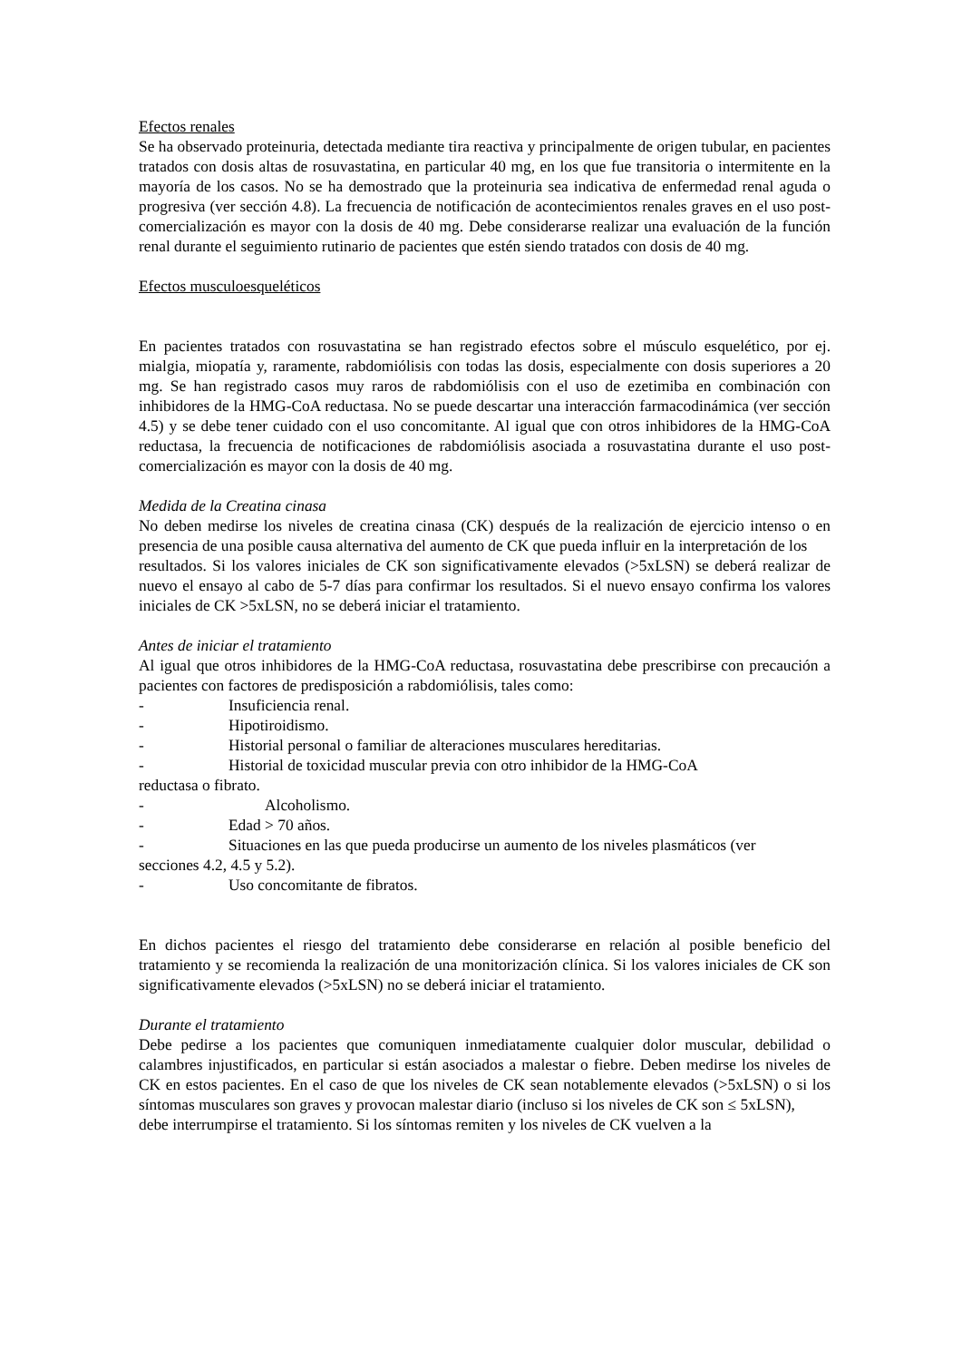Efectos renales
Se ha observado proteinuria, detectada mediante tira reactiva y principalmente de origen tubular, en pacientes tratados con dosis altas de rosuvastatina, en particular 40 mg, en los que fue transitoria o intermitente en la mayoría de los casos. No se ha demostrado que la proteinuria sea indicativa de enfermedad renal aguda o progresiva (ver sección 4.8). La frecuencia de notificación de acontecimientos renales graves en el uso post-comercialización es mayor con la dosis de 40 mg. Debe considerarse realizar una evaluación de la función renal durante el seguimiento rutinario de pacientes que estén siendo tratados con dosis de 40 mg.
Efectos musculoesqueléticos
En pacientes tratados con rosuvastatina se han registrado efectos sobre el músculo esquelético, por ej. mialgia, miopatía y, raramente, rabdomiólisis con todas las dosis, especialmente con dosis superiores a 20 mg. Se han registrado casos muy raros de rabdomiólisis con el uso de ezetimiba en combinación con inhibidores de la HMG-CoA reductasa. No se puede descartar una interacción farmacodinámica (ver sección 4.5) y se debe tener cuidado con el uso concomitante. Al igual que con otros inhibidores de la HMG-CoA reductasa, la frecuencia de notificaciones de rabdomiólisis asociada a rosuvastatina durante el uso post- comercialización es mayor con la dosis de 40 mg.
Medida de la Creatina cinasa
No deben medirse los niveles de creatina cinasa (CK) después de la realización de ejercicio intenso o en presencia de una posible causa alternativa del aumento de CK que pueda influir en la interpretación de los
resultados. Si los valores iniciales de CK son significativamente elevados (>5xLSN) se deberá realizar de nuevo el ensayo al cabo de 5-7 días para confirmar los resultados. Si el nuevo ensayo confirma los valores iniciales de CK >5xLSN, no se deberá iniciar el tratamiento.
Antes de iniciar el tratamiento
Al igual que otros inhibidores de la HMG-CoA reductasa, rosuvastatina debe prescribirse con precaución a pacientes con factores de predisposición a rabdomiólisis, tales como:
- Insuficiencia renal.
- Hipotiroidismo.
- Historial personal o familiar de alteraciones musculares hereditarias.
- Historial de toxicidad muscular previa con otro inhibidor de la HMG-CoA
reductasa o fibrato.
- Alcoholismo.
- Edad > 70 años.
- Situaciones en las que pueda producirse un aumento de los niveles plasmáticos (ver
secciones 4.2, 4.5 y 5.2).
- Uso concomitante de fibratos.
En dichos pacientes el riesgo del tratamiento debe considerarse en relación al posible beneficio del tratamiento y se recomienda la realización de una monitorización clínica. Si los valores iniciales de CK son significativamente elevados (>5xLSN) no se deberá iniciar el tratamiento.
Durante el tratamiento
Debe pedirse a los pacientes que comuniquen inmediatamente cualquier dolor muscular, debilidad o calambres injustificados, en particular si están asociados a malestar o fiebre. Deben medirse los niveles de CK en estos pacientes. En el caso de que los niveles de CK sean notablemente elevados (>5xLSN) o si los síntomas musculares son graves y provocan malestar diario (incluso si los niveles de CK son ≤ 5xLSN),
debe interrumpirse el tratamiento. Si los síntomas remiten y los niveles de CK vuelven a la